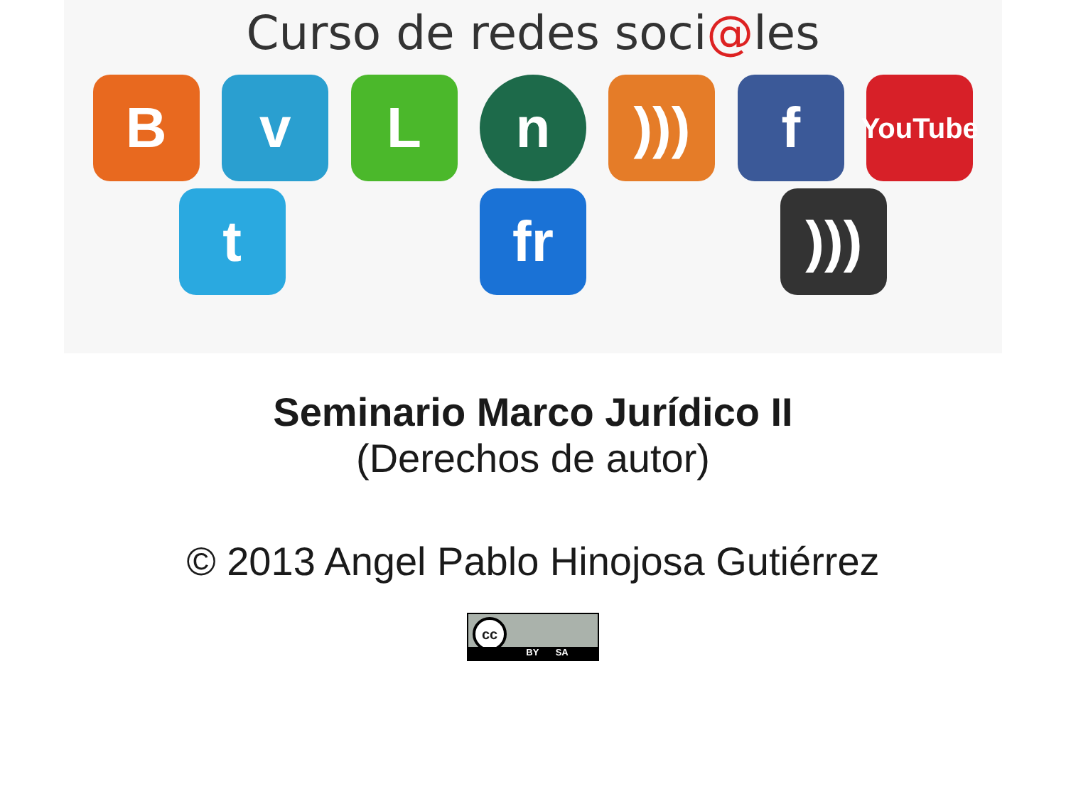Curso de redes soci@les
B
v
L
n
)))
f
YouTube
t
fr
)))
Seminario Marco Jurídico II
(Derechos de autor)
© 2013 Angel Pablo Hinojosa Gutiérrez
cc
BY SA